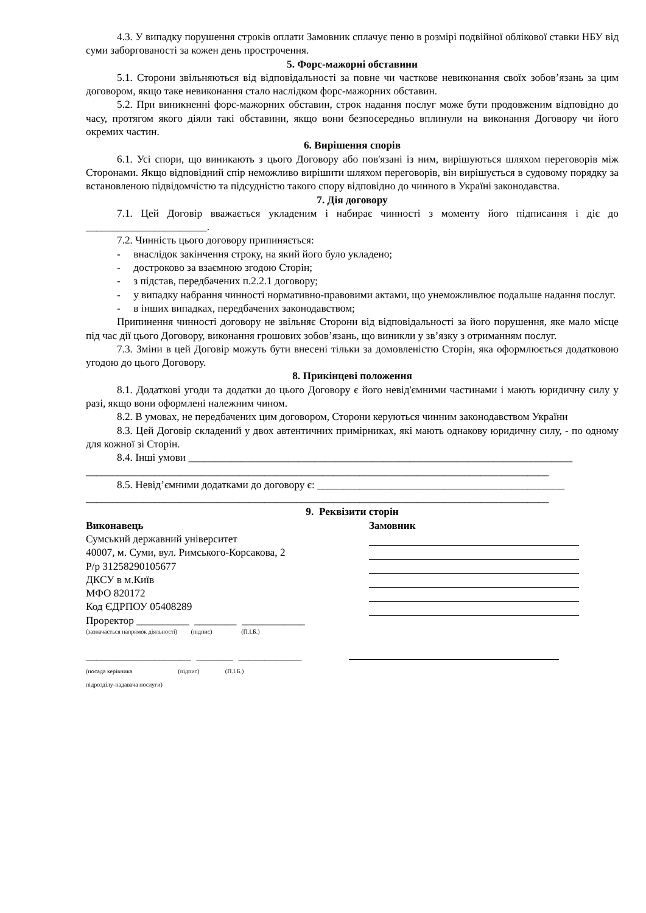4.3. У випадку порушення строків оплати Замовник сплачує пеню в розмірі подвійної облікової ставки НБУ від суми заборгованості за кожен день прострочення.
5. Форс-мажорні обставини
5.1. Сторони звільняються від відповідальності за повне чи часткове невиконання своїх зобов’язань за цим договором, якщо таке невиконання стало наслідком форс-мажорних обставин.
5.2. При виникненні форс-мажорних обставин, строк надання послуг може бути продовженим відповідно до часу, протягом якого діяли такі обставини, якщо вони безпосередньо вплинули на виконання Договору чи його окремих частин.
6. Вирішення спорів
6.1. Усі спори, що виникають з цього Договору або пов'язані із ним, вирішуються шляхом переговорів між Сторонами. Якщо відповідний спір неможливо вирішити шляхом переговорів, він вирішується в судовому порядку за встановленою підвідомчістю та підсудністю такого спору відповідно до чинного в Україні законодавства.
7. Дія договору
7.1. Цей Договір вважається укладеним і набирає чинності з моменту його підписання і діє до _______________________.
7.2. Чинність цього договору припиняється:
- внаслідок закінчення строку, на який його було укладено;
- достроково за взаємною згодою Сторін;
- з підстав, передбачених п.2.2.1 договору;
- у випадку набрання чинності нормативно-правовими актами, що унеможливлює подальше надання послуг.
- в інших випадках, передбачених законодавством;
Припинення чинності договору не звільняє Сторони від відповідальності за його порушення, яке мало місце під час дії цього Договору, виконання грошових зобов’язань, що виникли у зв’язку з отриманням послуг.
7.3. Зміни в цей Договір можуть бути внесені тільки за домовленістю Сторін, яка оформлюється додатковою угодою до цього Договору.
8. Прикінцеві положення
8.1. Додаткові угоди та додатки до цього Договору є його невід'ємними частинами і мають юридичну силу у разі, якщо вони оформлені належним чином.
8.2. В умовах, не передбачених цим договором, Сторони керуються чинним законодавством України
8.3. Цей Договір складений у двох автентичних примірниках, які мають однакову юридичну силу, - по одному для кожної зі Сторін.
8.4. Інші умови _________________________________________________________________________
________________________________________________________________________________________
8.5. Невід’ємними додатками до договору є: _______________________________________________
________________________________________________________________________________________
9. Реквізити сторін
Виконавець
Сумський державний університет
40007, м. Суми, вул. Римського-Корсакова, 2
Р/р 31258290105677
ДКСУ в м.Київ
МФО 820172
Код ЄДРПОУ 05408289
Проректор __________ ________ ____________
(зазначається напрямок діяльності) (підпис) (П.І.Б.)
____________________ _______ ____________
(посада керівника (підпис) (П.І.Б.)
підрозділу-надавача послуги)
Замовник